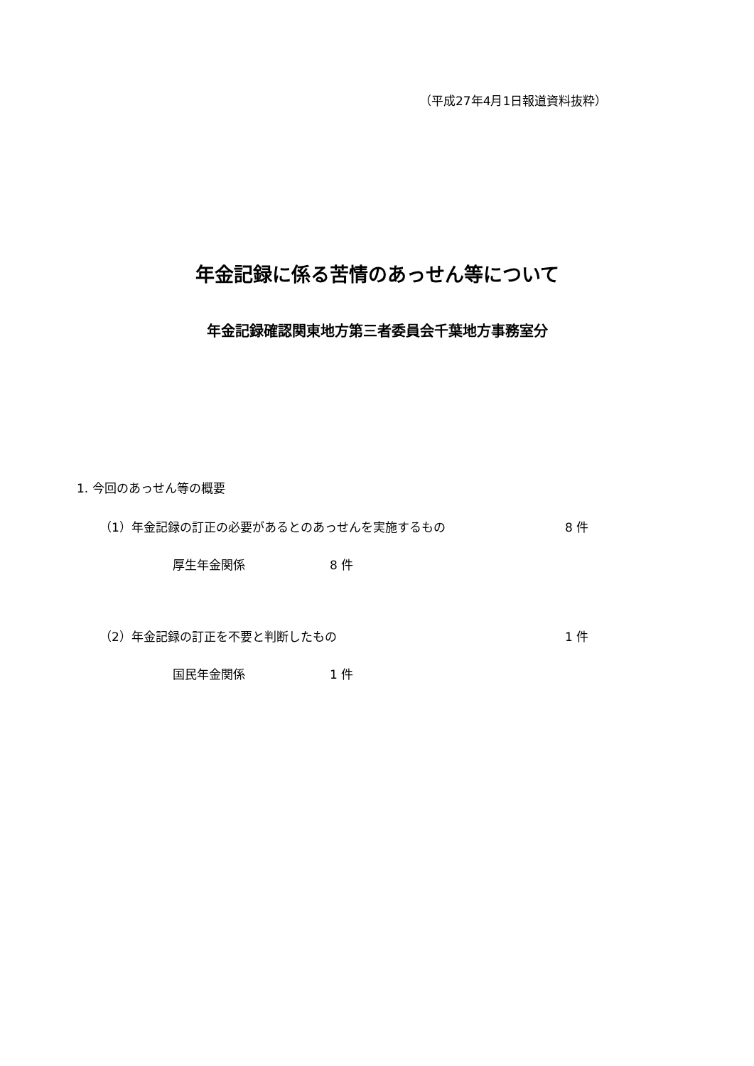（平成27年4月1日報道資料抜粋）
年金記録に係る苦情のあっせん等について
年金記録確認関東地方第三者委員会千葉地方事務室分
1. 今回のあっせん等の概要
（1）年金記録の訂正の必要があるとのあっせんを実施するもの
8 件
厚生年金関係 8 件
（2）年金記録の訂正を不要と判断したもの
1 件
国民年金関係 1 件